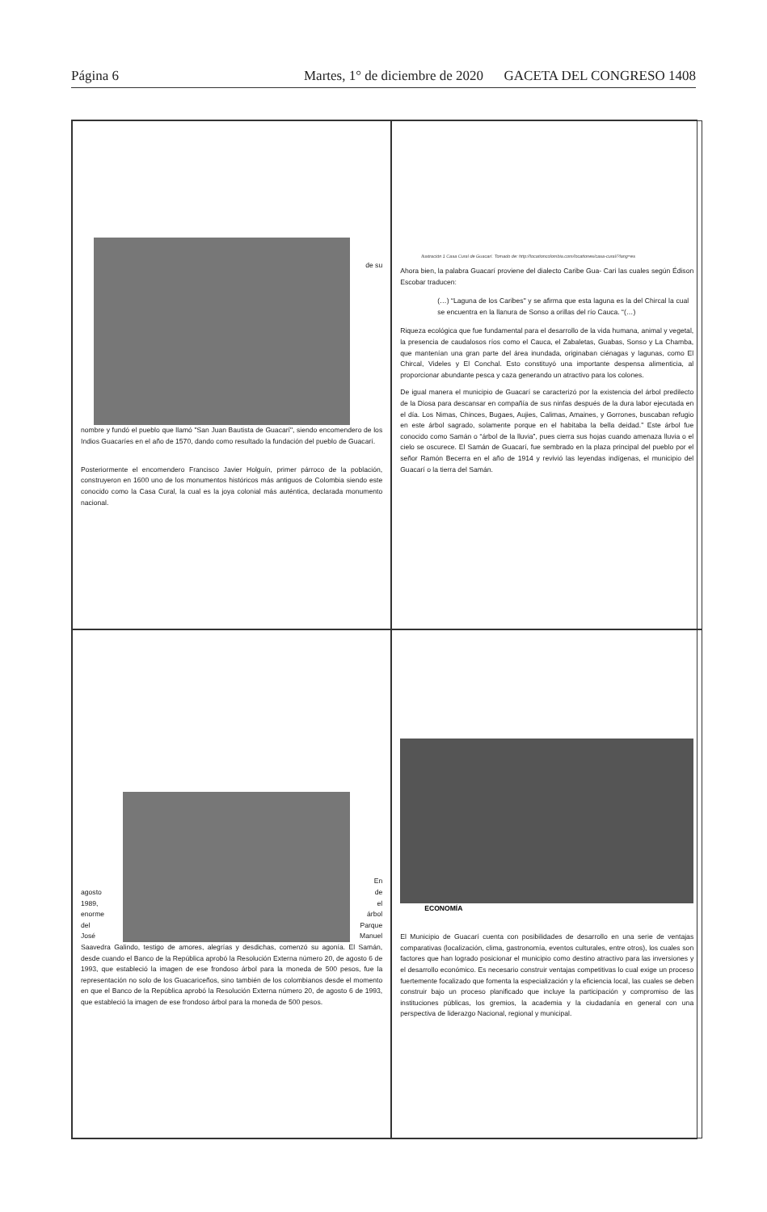Página 6 Martes, 1° de diciembre de 2020 GACETA DEL CONGRESO 1408
de su
nombre y fundó el pueblo que llamó "San Juan Bautista de Guacarí", siendo encomendero de los Indios Guacaríes en el año de 1570, dando como resultado la fundación del pueblo de Guacarí.
Posteriormente el encomendero Francisco Javier Holguín, primer párroco de la población, construyeron en 1600 uno de los monumentos históricos más antiguos de Colombia siendo este conocido como la Casa Cural, la cual es la joya colonial más auténtica, declarada monumento nacional.
Ilustración 1 Casa Cural de Guacarí. Tomado de: http://locationcolombia.com/locationes/casa-cural/?lang=es
Ahora bien, la palabra Guacarí proviene del dialecto Caribe Gua- Cari las cuales según Édison Escobar traducen:
(…) “Laguna de los Caribes" y se afirma que esta laguna es la del Chircal la cual se encuentra en la llanura de Sonso a orillas del río Cauca. “(…)
Riqueza ecológica que fue fundamental para el desarrollo de la vida humana, animal y vegetal, la presencia de caudalosos ríos como el Cauca, el Zabaletas, Guabas, Sonso y La Chamba, que mantenían una gran parte del área inundada, originaban ciénagas y lagunas, como El Chircal, Videles y El Conchal. Esto constituyó una importante despensa alimenticia, al proporcionar abundante pesca y caza generando un atractivo para los colones.
De igual manera el municipio de Guacarí se caracterizó por la existencia del árbol predilecto de la Diosa para descansar en compañía de sus ninfas después de la dura labor ejecutada en el día. Los Nimas, Chinces, Bugaes, Aujies, Calimas, Amaines, y Gorrones, buscaban refugio en este árbol sagrado, solamente porque en el habitaba la bella deidad.” Este árbol fue conocido como Samán o “árbol de la lluvia”, pues cierra sus hojas cuando amenaza lluvia o el cielo se oscurece. El Samán de Guacarí, fue sembrado en la plaza principal del pueblo por el señor Ramón Becerra en el año de 1914 y revivió las leyendas indígenas, el municipio del Guacarí o la tierra del Samán.
agosto
1989,
enorme
del
José
En
de
el
árbol
Parque
Manuel
Saavedra Galindo, testigo de amores, alegrías y desdichas, comenzó su agonía. El Samán, desde cuando el Banco de la República aprobó la Resolución Externa número 20, de agosto 6 de 1993, que estableció la imagen de ese frondoso árbol para la moneda de 500 pesos, fue la representación no solo de los Guacariceños, sino también de los colombianos desde el momento en que el Banco de la República aprobó la Resolución Externa número 20, de agosto 6 de 1993, que estableció la imagen de ese frondoso árbol para la moneda de 500 pesos.
ECONOMÍA
El Municipio de Guacarí cuenta con posibilidades de desarrollo en una serie de ventajas comparativas (localización, clima, gastronomía, eventos culturales, entre otros), los cuales son factores que han logrado posicionar el municipio como destino atractivo para las inversiones y el desarrollo económico. Es necesario construir ventajas competitivas lo cual exige un proceso fuertemente focalizado que fomenta la especialización y la eficiencia local, las cuales se deben construir bajo un proceso planificado que incluye la participación y compromiso de las instituciones públicas, los gremios, la academia y la ciudadanía en general con una perspectiva de liderazgo Nacional, regional y municipal.